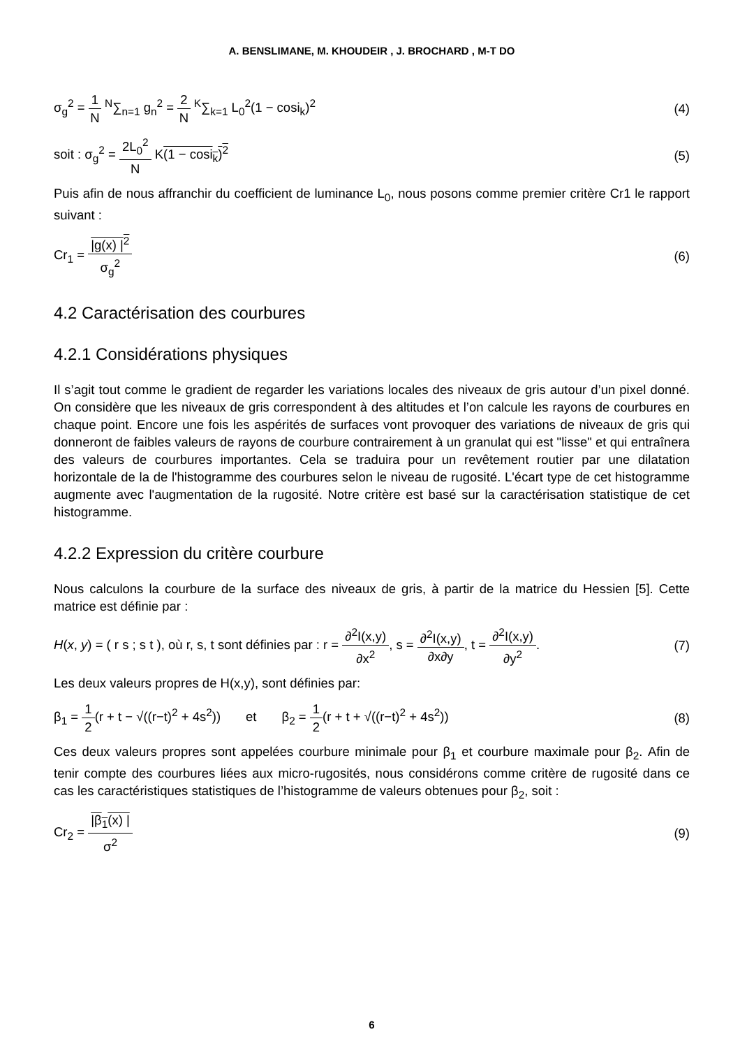A. BENSLIMANE, M. KHOUDEIR , J. BROCHARD , M-T DO
σ<sub>g</sub><sup>2</sup> = 1 N <sup>N</sup>∑<sub>n=1</sub> g<sub>n</sub><sup>2</sup> = 2 N <sup>K</sup>∑<sub>k=1</sub> L<sub>0</sub><sup>2</sup>(1 − cosi<sub>k</sub>)<sup>2</sup> (4)
soit : σ<sub>g</sub><sup>2</sup> = 2L<sub>0</sub><sup>2</sup> N K(1 − cosi<sub>k</sub>)<sup>2</sup> (5)
Puis afin de nous affranchir du coefficient de luminance L<sub>0</sub>, nous posons comme premier critère Cr1 le rapport suivant :
Cr<sub>1</sub> = |g(x) |<sup>2</sup> σ<sub>g</sub><sup>2</sup> (6)
4.2 Caractérisation des courbures
4.2.1 Considérations physiques
Il s’agit tout comme le gradient de regarder les variations locales des niveaux de gris autour d’un pixel donné. On considère que les niveaux de gris correspondent à des altitudes et l’on calcule les rayons de courbures en chaque point. Encore une fois les aspérités de surfaces vont provoquer des variations de niveaux de gris qui donneront de faibles valeurs de rayons de courbure contrairement à un granulat qui est "lisse" et qui entraînera des valeurs de courbures importantes. Cela se traduira pour un revêtement routier par une dilatation horizontale de la de l'histogramme des courbures selon le niveau de rugosité. L'écart type de cet histogramme augmente avec l'augmentation de la rugosité. Notre critère est basé sur la caractérisation statistique de cet histogramme.
4.2.2 Expression du critère courbure
Nous calculons la courbure de la surface des niveaux de gris, à partir de la matrice du Hessien [5]. Cette matrice est définie par :
H(x, y) = ( r s ; s t ), où r, s, t sont définies par : r = ∂<sup>2</sup>I(x,y) ∂x<sup>2</sup>, s = ∂<sup>2</sup>I(x,y) ∂x∂y, t = ∂<sup>2</sup>I(x,y) ∂y<sup>2</sup>. (7)
Les deux valeurs propres de H(x,y), sont définies par:
β<sub>1</sub> = 1 2(r + t − √((r−t)<sup>2</sup> + 4s<sup>2</sup>)) et β<sub>2</sub> = 1 2(r + t + √((r−t)<sup>2</sup> + 4s<sup>2</sup>)) (8)
Ces deux valeurs propres sont appelées courbure minimale pour β<sub>1</sub> et courbure maximale pour β<sub>2</sub>. Afin de tenir compte des courbures liées aux micro-rugosités, nous considérons comme critère de rugosité dans ce cas les caractéristiques statistiques de l’histogramme de valeurs obtenues pour β<sub>2</sub>, soit :
Cr<sub>2</sub> = |β<sub>1</sub>(x) | σ<sup>2</sup> (9)
6